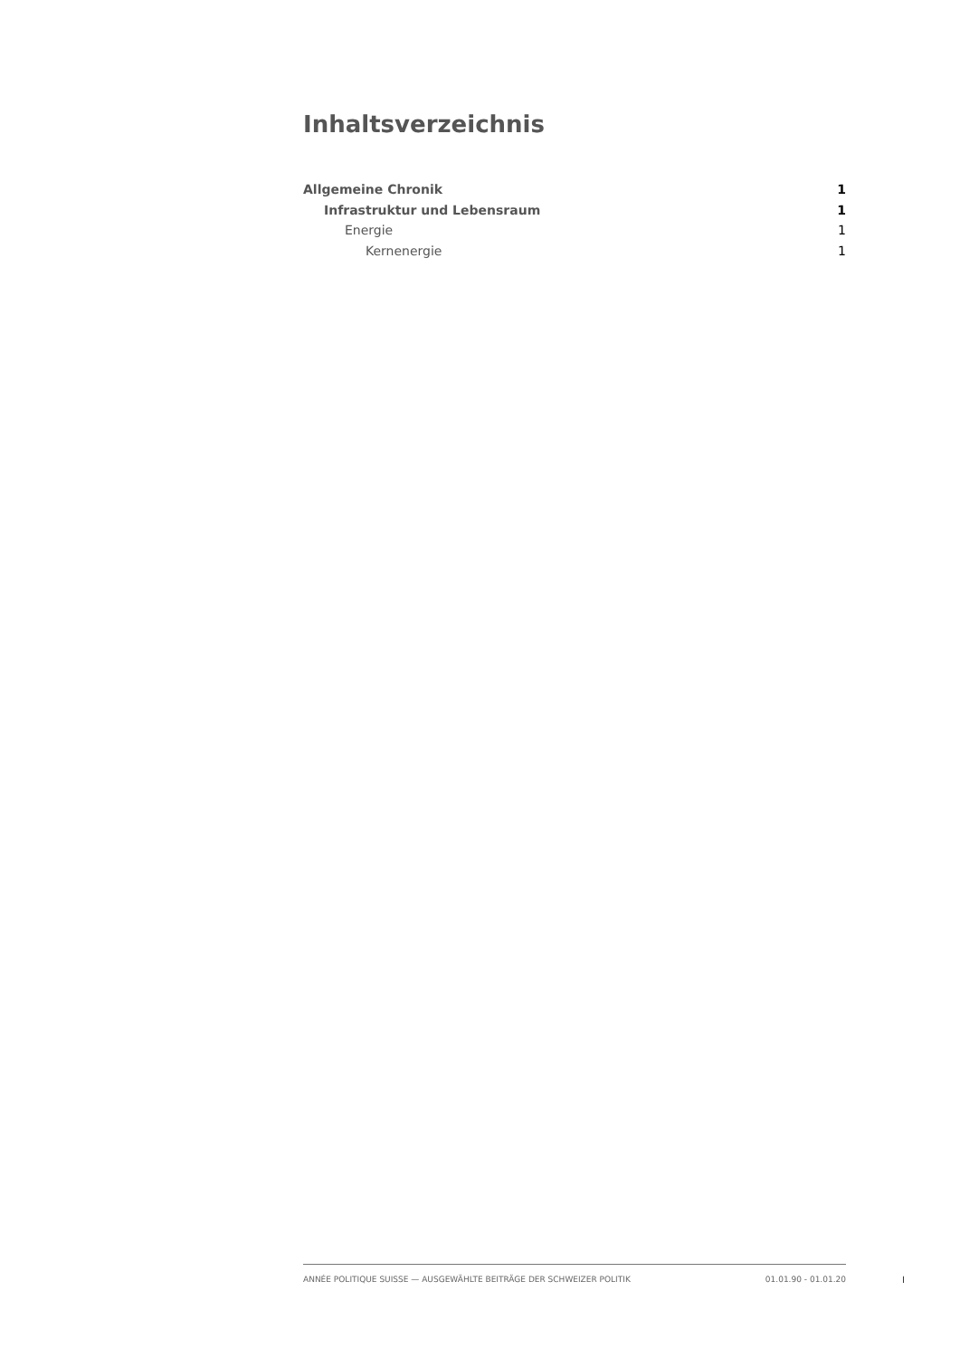Inhaltsverzeichnis
Allgemeine Chronik 1
Infrastruktur und Lebensraum 1
Energie 1
Kernenergie 1
ANNÉE POLITIQUE SUISSE — AUSGEWÄHLTE BEITRÄGE DER SCHWEIZER POLITIK 01.01.90 - 01.01.20
I